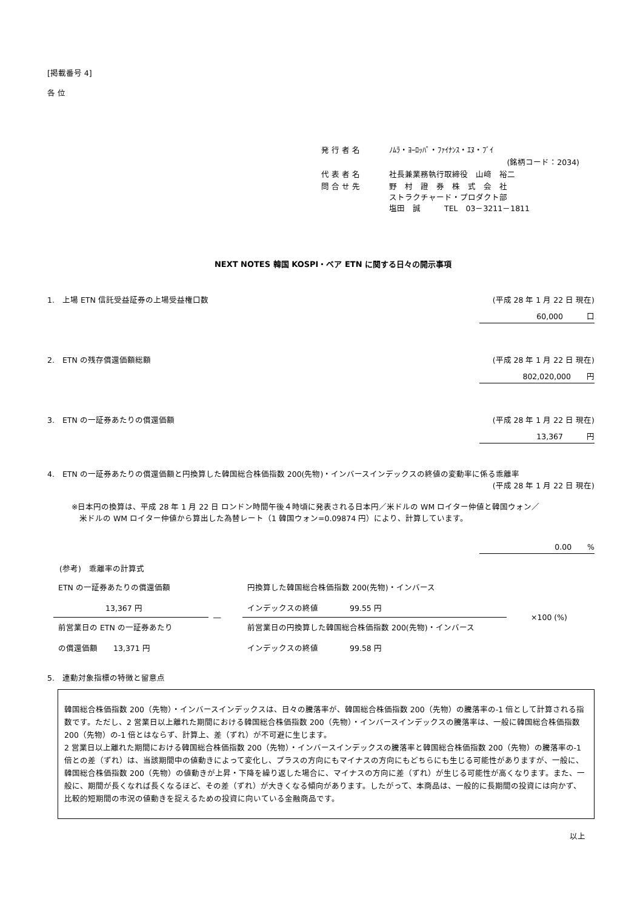[掲載番号 4]
各 位
| 発 行 者 名 | ﾉﾑﾗ・ﾖｰﾛｯﾊﾟ・ﾌｧｲﾅﾝｽ・ｴﾇ・ﾌﾞｲ |
| | (銘柄コード：2034) |
| 代 表 者 名 | 社長兼業務執行取締役 山﨑 裕二 |
| 問 合 せ 先 | 野 村 證 券 株 式 会 社 ストラクチャード・プロダクト部 塩田 誠 TEL 03－3211－1811 |
NEXT NOTES 韓国 KOSPI・ベア ETN に関する日々の開示事項
1.　上場 ETN 信託受益証券の上場受益権口数 (平成 28 年 1 月 22 日 現在)
60,000　　　口
2.　ETN の残存償還価額総額 (平成 28 年 1 月 22 日 現在)
802,020,000　　円
3.　ETN の一証券あたりの償還価額 (平成 28 年 1 月 22 日 現在)
13,367　　　円
4.　ETN の一証券あたりの償還価額と円換算した韓国総合株価指数 200(先物)・インバースインデックスの終値の変動率に係る乖離率
(平成 28 年 1 月 22 日 現在)
※日本円の換算は、平成 28 年 1 月 22 日 ロンドン時間午後４時頃に発表される日本円／米ドルの WM ロイター仲値と韓国ウォン／
　米ドルの WM ロイター仲値から算出した為替レート（1 韓国ウォン=0.09874 円）により、計算しています。
0.00　　%
(参考)　乖離率の計算式
| ETN の一証券あたりの償還価額 13,367 円 | ― | 円換算した韓国総合株価指数 200(先物)・インバース インデックスの終値 99.55 円 | ×100 (%) |
| 前営業日の ETN の一証券あたり の償還価額 13,371 円 | | 前営業日の円換算した韓国総合株価指数 200(先物)・インバース インデックスの終値 99.58 円 | |
5.　連動対象指標の特徴と留意点
韓国総合株価指数 200（先物）・インバースインデックスは、日々の騰落率が、韓国総合株価指数 200（先物）の騰落率の-1 倍として計算される指数です。ただし、2 営業日以上離れた期間における韓国総合株価指数 200（先物）・インバースインデックスの騰落率は、一般に韓国総合株価指数 200（先物）の-1 倍とはならず、計算上、差（ずれ）が不可避に生じます。
2 営業日以上離れた期間における韓国総合株価指数 200（先物）・インバースインデックスの騰落率と韓国総合株価指数 200（先物）の騰落率の-1 倍との差（ずれ）は、当該期間中の値動きによって変化し、プラスの方向にもマイナスの方向にもどちらにも生じる可能性がありますが、一般に、韓国総合株価指数 200（先物）の値動きが上昇・下降を繰り返した場合に、マイナスの方向に差（ずれ）が生じる可能性が高くなります。また、一般に、期間が長くなれば長くなるほど、その差（ずれ）が大きくなる傾向があります。したがって、本商品は、一般的に長期間の投資には向かず、比較的短期間の市況の値動きを捉えるための投資に向いている金融商品です。
以上